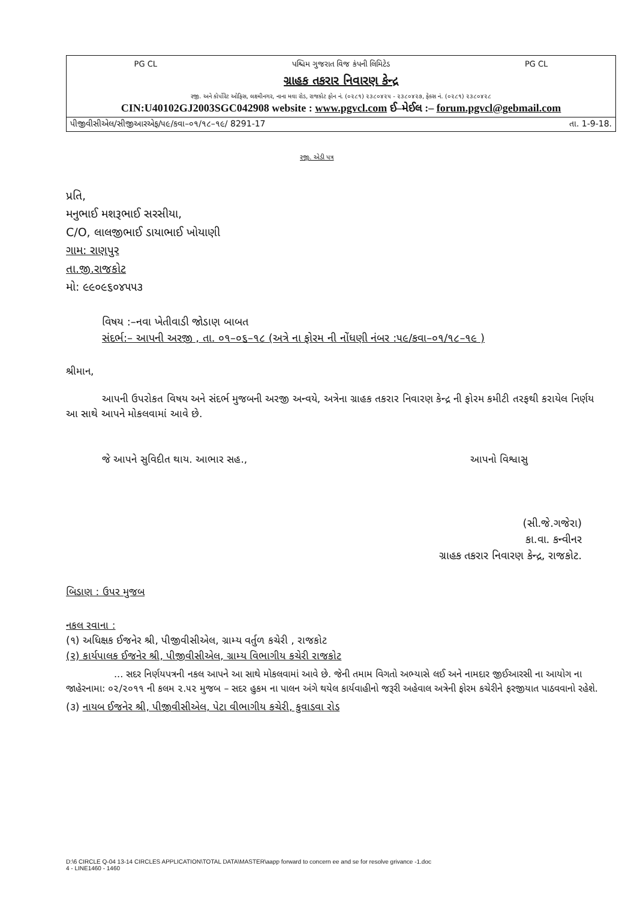PG CL પશ્ચિમ ગુજરાત વિજ કંપની લિમિટેડ PG CL
ગ્રાહક તકરાર નિવારણ કેન્દ્ર
રજી. અને કોર્પોરેટ ઓફિસ, લક્ષ્મીનગર, નાના મવા રોડ, રાજકોટ ફોન નં. (૦૨૮૧) ૨૩૮૦૪૨૫ - ૨૩૮૦૪૨૭, ફેક્સ નં. (૦૨૮૧) ૨૩૮૦૪૨૮
CIN:U40102GJ2003SGC042908 website : www.pgvcl.com ઈ–મેઈલ :– forum.pgvcl@gebmail.com
પીજીવીસીએલ/સીજીઆરએફ/૫૯/કવા–૦૧/૧૮–૧૯/ 8291-17 તા. 1-9-18.
રજી. એડી પત્ર
પ્રતિ,
મનુભાઈ મશરૂભાઈ સરસીયા,
C/O, લાલજીભાઈ ડાયાભાઈ ખોયાણી
ગામ: રાણપુર
તા.જી.રાજકોટ
મો: ૯૯૦૯૬૦૪૫૫૩
વિષય :–નવા ખેતીવાડી જોડાણ બાબત
સંદર્ભ:– આપની અરજી , તા. ૦૧–૦૬–૧૮ (અત્રે ના ફોરમ ની નોંધણી નંબર :૫૯/કવા–૦૧/૧૮–૧૯ )
શ્રીમાન,
આપની ઉપરોકત વિષય અને સંદર્ભ મુજબની અરજી અન્વયે, અત્રેના ગ્રાહક તકરાર નિવારણ કેન્દ્ર ની ફોરમ કમીટી તરફથી કરાયેલ નિર્ણય આ સાથે આપને મોકલવામાં આવે છે.
જે આપને સુવિદીત થાય. આભાર સહ., આપનો વિશ્વાસુ
(સી.જે.ગજેરા)
કા.વા. કન્વીનર
ગ્રાહક તકરાર નિવારણ કેન્દ્ર, રાજકોટ.
બિડાણ : ઉપર મુજબ
નકલ રવાના :
(૧) અધિક્ષક ઈજનેર શ્રી, પીજીવીસીએલ, ગ્રામ્ય વર્તુળ કચેરી , રાજકોટ
(૨) કાર્યપાલક ઈજનેર શ્રી, પીજીવીસીએલ, ગ્રામ્ય વિભાગીય કચેરી રાજકોટ
... સદર નિર્ણયપત્રની નકલ આપને આ સાથે મોકલવામાં આવે છે. જેની તમામ વિગતો અભ્યાસે લઈ અને નામદાર જીઈઆરસી ના આયોગ ના જાહેરનામા: ૦૨/૨૦૧૧ ની કલમ ૨.૫૨ મુજબ – સદર હુકમ ના પાલન અંગે થયેલ કાર્યવાહીનો જરૂરી અહેવાલ અત્રેની ફોરમ કચેરીને ફરજીયાત પાઠવવાનો રહેશે.
(૩) નાયબ ઈજનેર શ્રી, પીજીવીસીએલ, પેટા વીભાગીય કચેરી, કુવાડવા રોડ
D:\6 CIRCLE Q-04 13-14 CIRCLES APPLICATION\TOTAL DATA\MASTER\aapp forward to concern ee and se for resolve grivance -1.doc
4 - LINE1460 - 1460